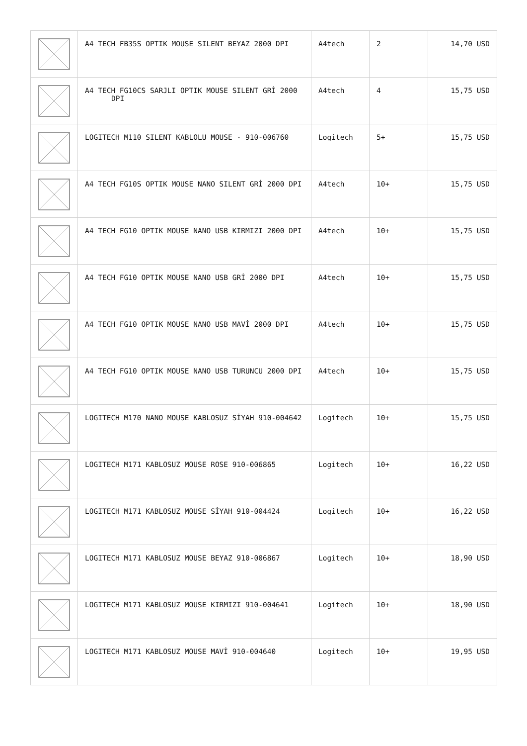| | A4 TECH FB35S OPTIK MOUSE SILENT BEYAZ 2000 DPI | A4tech | 2 | 14,70 USD |
| | A4 TECH FG10CS SARJLI OPTIK MOUSE SILENT GRİ 2000 DPI | A4tech | 4 | 15,75 USD |
| | LOGITECH M110 SILENT KABLOLU MOUSE - 910-006760 | Logitech | 5+ | 15,75 USD |
| | A4 TECH FG10S OPTIK MOUSE NANO SILENT GRİ 2000 DPI | A4tech | 10+ | 15,75 USD |
| | A4 TECH FG10 OPTIK MOUSE NANO USB KIRMIZI 2000 DPI | A4tech | 10+ | 15,75 USD |
| | A4 TECH FG10 OPTIK MOUSE NANO USB GRİ 2000 DPI | A4tech | 10+ | 15,75 USD |
| | A4 TECH FG10 OPTIK MOUSE NANO USB MAVİ 2000 DPI | A4tech | 10+ | 15,75 USD |
| | A4 TECH FG10 OPTIK MOUSE NANO USB TURUNCU 2000 DPI | A4tech | 10+ | 15,75 USD |
| | LOGITECH M170 NANO MOUSE KABLOSUZ SİYAH 910-004642 | Logitech | 10+ | 15,75 USD |
| | LOGITECH M171 KABLOSUZ MOUSE ROSE 910-006865 | Logitech | 10+ | 16,22 USD |
| | LOGITECH M171 KABLOSUZ MOUSE SİYAH 910-004424 | Logitech | 10+ | 16,22 USD |
| | LOGITECH M171 KABLOSUZ MOUSE BEYAZ 910-006867 | Logitech | 10+ | 18,90 USD |
| | LOGITECH M171 KABLOSUZ MOUSE KIRMIZI 910-004641 | Logitech | 10+ | 18,90 USD |
| | LOGITECH M171 KABLOSUZ MOUSE MAVİ 910-004640 | Logitech | 10+ | 19,95 USD |